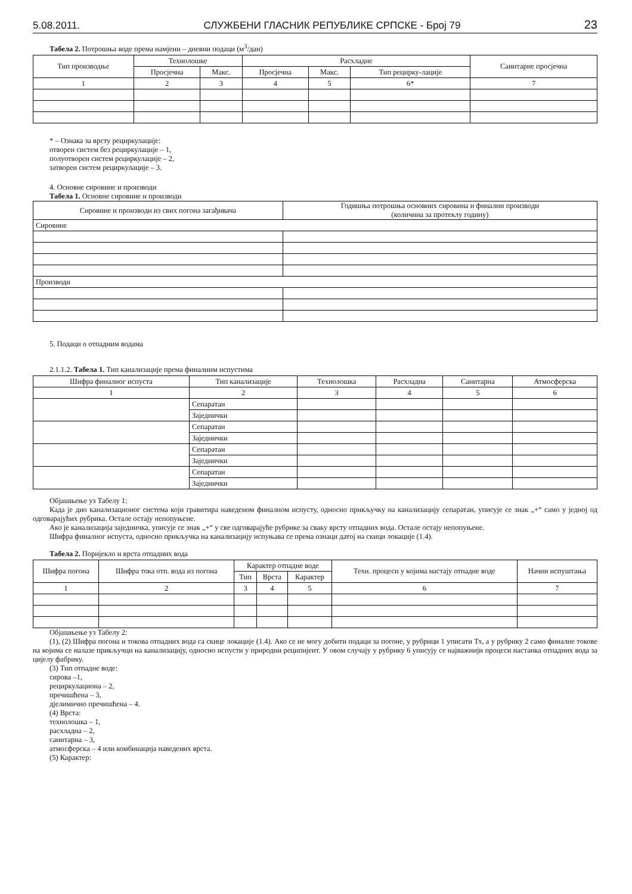5.08.2011. СЛУЖБЕНИ ГЛАСНИК РЕПУБЛИКЕ СРПСКЕ - Број 79 23
Табела 2. Потрошња воде према намјени – дневни подаци (м<sup>3</sup>/дан)
| Тип производње | Технолошке | | Расхладне | | | Санитарне просјечна |
| --- | --- | --- | --- | --- | --- | --- |
| | Просјечна | Макс. | Просјечна | Макс. | Тип рецирку-лације | |
| 1 | 2 | 3 | 4 | 5 | 6* | 7 |
* – Ознака за врсту рециркулације:
отворен систем без рециркулације – 1,
полуотворен систем рециркулације – 2,
затворен систем рециркулације – 3.
4. Основне сировине и производи
Табела 1. Основне сировине и производи
| Сировине и производи из свих погона загађивача | Годишња потрошња основних сировина и финални производи (количина за протеклу годину) |
| --- | --- |
| Сировине | |
| Производи | |
5. Подаци о отпадним водама
2.1.1.2. Табела 1. Тип канализације према финалним испустима
| Шифра финалног испуста | Тип канализације | Технолошка | Расхладна | Санитарна | Атмосферска |
| --- | --- | --- | --- | --- | --- |
| 1 | 2 | 3 | 4 | 5 | 6 |
| | Сепаратан | | | | |
| | Заједнички | | | | |
| | Сепаратан | | | | |
| | Заједнички | | | | |
| | Сепаратан | | | | |
| | Заједнички | | | | |
| | Сепаратан | | | | |
| | Заједнички | | | | |
Објашњење уз Табелу 1:
Када је дио канализационог система који гравитира наведеном финалном испусту, односно прикључку на канализацију сепаратан, уписује се знак „+“ само у једној од одговарајућих рубрика. Остале остају непопуњене.
Ако је канализација заједничка, уписује се знак „+“ у све одговарајуће рубрике за сваку врсту отпадних вода. Остале остају непопуњене.
Шифра финалног испуста, односно прикључка на канализацију испуњава се према ознаци датој на скици локације (1.4).
Табела 2. Поријекло и врста отпадних вода
| Шифра погона | Шифра тока отп. вода из погона | Карактер отпадне воде | | | Техн. процеси у којима настају отпадне воде | Начин испуштања |
| --- | --- | --- | --- | --- | --- | --- |
| | | Тип | Врста | Карактер | | |
| 1 | 2 | 3 | 4 | 5 | 6 | 7 |
Објашњење уз Табелу 2:
(1), (2) Шифра погона и токова отпадних вода са скице локације (1.4). Ако се не могу добити подаци за погоне, у рубрици 1 уписати Тх, а у рубрику 2 само финалне токове на којима се налазе прикључци на канализацију, односно испусти у природни реципијент. У овом случају у рубрику 6 уписују се најважнији процеси настанка отпадних вода за цијелу фабрику.
(3) Тип отпадне воде:
сирова –1,
рециркулациона – 2,
пречишћена – 3,
дјелимично пречишћена – 4.
(4) Врста:
технолошка – 1,
расхладна – 2,
санитарна – 3,
атмосферска – 4 или комбинација наведених врста.
(5) Карактер: